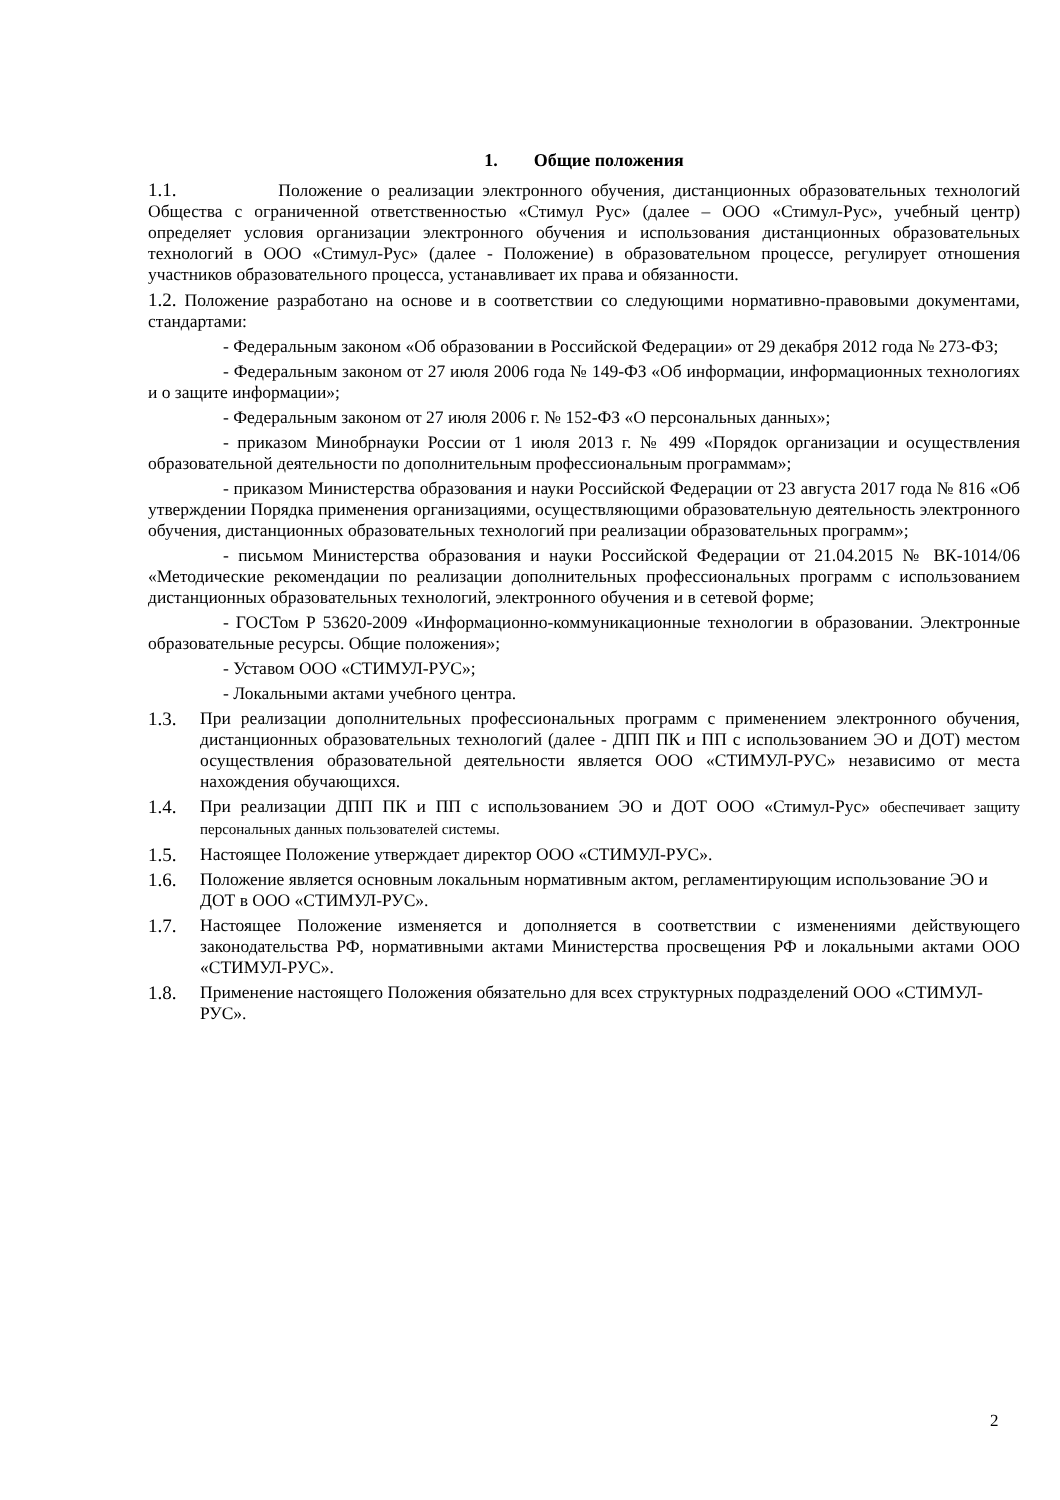1. Общие положения
1.1. Положение о реализации электронного обучения, дистанционных образовательных технологий Общества с ограниченной ответственностью «Стимул Рус» (далее – ООО «Стимул-Рус», учебный центр) определяет условия организации электронного обучения и использования дистанционных образовательных технологий в ООО «Стимул-Рус» (далее - Положение) в образовательном процессе, регулирует отношения участников образовательного процесса, устанавливает их права и обязанности.
1.2. Положение разработано на основе и в соответствии со следующими нормативно-правовыми документами, стандартами:
- Федеральным законом «Об образовании в Российской Федерации» от 29 декабря 2012 года № 273-ФЗ;
- Федеральным законом от 27 июля 2006 года № 149-ФЗ «Об информации, информационных технологиях и о защите информации»;
- Федеральным законом от 27 июля 2006 г. № 152-ФЗ «О персональных данных»;
- приказом Минобрнауки России от 1 июля 2013 г. № 499 «Порядок организации и осуществления образовательной деятельности по дополнительным профессиональным программам»;
- приказом Министерства образования и науки Российской Федерации от 23 августа 2017 года № 816 «Об утверждении Порядка применения организациями, осуществляющими образовательную деятельность электронного обучения, дистанционных образовательных технологий при реализации образовательных программ»;
- письмом Министерства образования и науки Российской Федерации от 21.04.2015 № ВК-1014/06 «Методические рекомендации по реализации дополнительных профессиональных программ с использованием дистанционных образовательных технологий, электронного обучения и в сетевой форме;
- ГОСТом Р 53620-2009 «Информационно-коммуникационные технологии в образовании. Электронные образовательные ресурсы. Общие положения»;
- Уставом ООО «СТИМУЛ-РУС»;
- Локальными актами учебного центра.
1.3. При реализации дополнительных профессиональных программ с применением электронного обучения, дистанционных образовательных технологий (далее - ДПП ПК и ПП с использованием ЭО и ДОТ) местом осуществления образовательной деятельности является ООО «СТИМУЛ-РУС» независимо от места нахождения обучающихся.
1.4. При реализации ДПП ПК и ПП с использованием ЭО и ДОТ ООО «Стимул-Рус» обеспечивает защиту персональных данных пользователей системы.
1.5. Настоящее Положение утверждает директор ООО «СТИМУЛ-РУС».
1.6. Положение является основным локальным нормативным актом, регламентирующим использование ЭО и ДОТ в ООО «СТИМУЛ-РУС».
1.7. Настоящее Положение изменяется и дополняется в соответствии с изменениями действующего законодательства РФ, нормативными актами Министерства просвещения РФ и локальными актами ООО «СТИМУЛ-РУС».
1.8. Применение настоящего Положения обязательно для всех структурных подразделений ООО «СТИМУЛ-РУС».
2